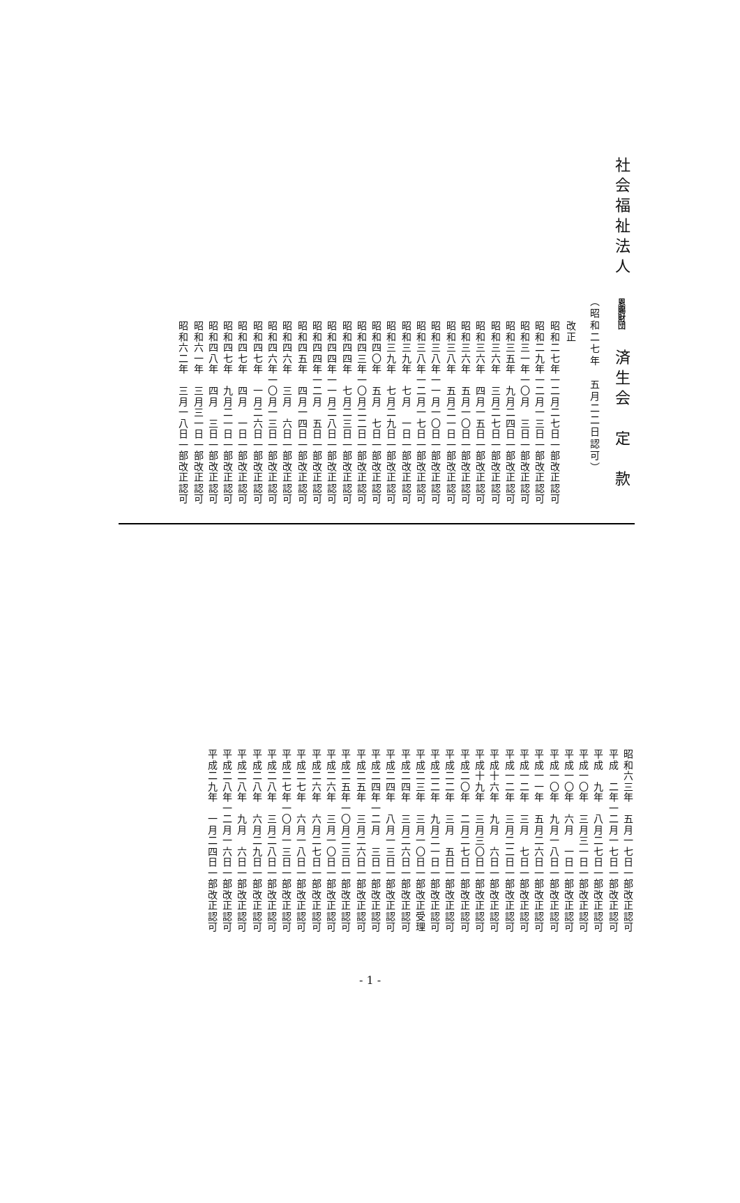社会福祉法人　恩賜財団　済生会　定　款
（昭和二七年　五月二二日認可）
改正
昭和二七年一二月二七日一部改正認可
昭和二九年一二月一三日一部改正認可
昭和三一年一〇月　三日一部改正認可
昭和三五年　九月二四日一部改正認可
昭和三六年　三月二七日一部改正認可
昭和三六年　四月一五日一部改正認可
昭和三六年　五月一〇日一部改正認可
昭和三八年　五月二一日一部改正認可
昭和三八年一一月一〇日一部改正認可
昭和三八年一二月一七日一部改正認可
昭和三九年　七月　一日一部改正認可
昭和三九年　七月二九日一部改正認可
昭和四〇年　五月　七日一部改正認可
昭和四三年一〇月二二日一部改正認可
昭和四四年　七月二三日一部改正認可
昭和四四年一一月二八日一部改正認可
昭和四四年一二月　五日一部改正認可
昭和四五年　四月一四日一部改正認可
昭和四六年　三月　六日一部改正認可
昭和四六年一〇月一三日一部改正認可
昭和四七年　一月二六日一部改正認可
昭和四七年　四月　一日一部改正認可
昭和四七年　九月二一日一部改正認可
昭和四八年　四月　三日一部改正認可
昭和六一年　三月三一日一部改正認可
昭和六二年　三月一八日一部改正認可
昭和六三年　五月一七日一部改正認可
平成　二年一二月一七日一部改正認可
平成　九年　八月二七日一部改正認可
平成一〇年　三月三一日一部改正認可
平成一〇年　六月　一日一部改正認可
平成一〇年　九月一八日一部改正認可
平成一一年　五月二六日一部改正認可
平成一二年　三月　七日一部改正認可
平成一二年　三月二二日一部改正認可
平成十六年　九月　六日一部改正認可
平成十九年　三月三〇日一部改正認可
平成二〇年　二月二七日一部改正認可
平成二二年　三月　五日一部改正認可
平成二二年　九月二一日一部改正認可
平成二三年　三月一〇日一部改正受理
平成二四年　三月二六日一部改正認可
平成二四年　八月一三日一部改正認可
平成二四年一二月　三日一部改正認可
平成二五年　三月二六日一部改正認可
平成二五年一〇月二三日一部改正認可
平成二六年　三月一〇日一部改正認可
平成二六年　六月二七日一部改正認可
平成二七年　六月一八日一部改正認可
平成二七年一〇月一三日一部改正認可
平成二八年　三月二八日一部改正認可
平成二八年　六月二九日一部改正認可
平成二八年　九月　六日一部改正認可
平成二八年一二月一六日一部改正認可
平成二九年　一月二四日一部改正認可
- 1 -